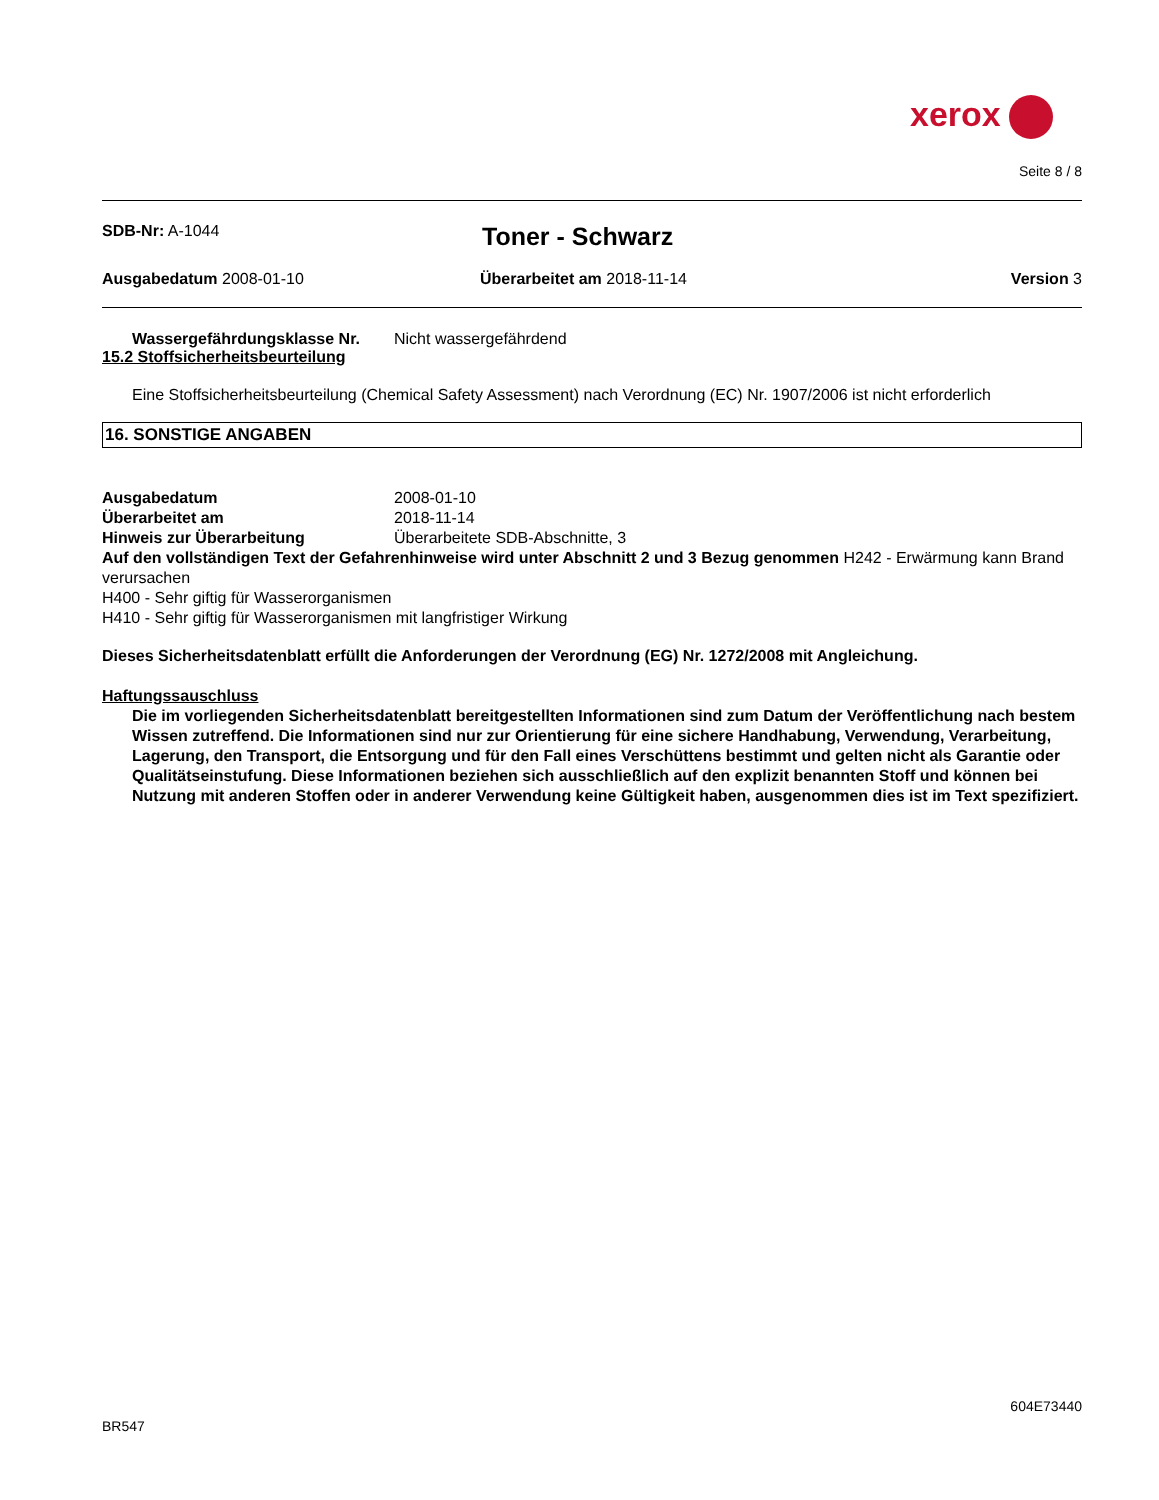xerox
Seite 8 / 8
SDB-Nr: A-1044
Toner - Schwarz
Ausgabedatum 2008-01-10 Überarbeitet am 2018-11-14 Version 3
Wassergefährdungsklasse Nr. Nicht wassergefährdend
15.2 Stoffsicherheitsbeurteilung
Eine Stoffsicherheitsbeurteilung (Chemical Safety Assessment) nach Verordnung (EC) Nr. 1907/2006 ist nicht erforderlich
16. SONSTIGE ANGABEN
Ausgabedatum 2008-01-10
Überarbeitet am 2018-11-14
Hinweis zur Überarbeitung Überarbeitete SDB-Abschnitte, 3
Auf den vollständigen Text der Gefahrenhinweise wird unter Abschnitt 2 und 3 Bezug genommen H242 - Erwärmung kann Brand verursachen
H400 - Sehr giftig für Wasserorganismen
H410 - Sehr giftig für Wasserorganismen mit langfristiger Wirkung
Dieses Sicherheitsdatenblatt erfüllt die Anforderungen der Verordnung (EG) Nr. 1272/2008 mit Angleichung.
Haftungssauschluss
Die im vorliegenden Sicherheitsdatenblatt bereitgestellten Informationen sind zum Datum der Veröffentlichung nach bestem Wissen zutreffend. Die Informationen sind nur zur Orientierung für eine sichere Handhabung, Verwendung, Verarbeitung, Lagerung, den Transport, die Entsorgung und für den Fall eines Verschüttens bestimmt und gelten nicht als Garantie oder Qualitätseinstufung. Diese Informationen beziehen sich ausschließlich auf den explizit benannten Stoff und können bei Nutzung mit anderen Stoffen oder in anderer Verwendung keine Gültigkeit haben, ausgenommen dies ist im Text spezifiziert.
604E73440
BR547